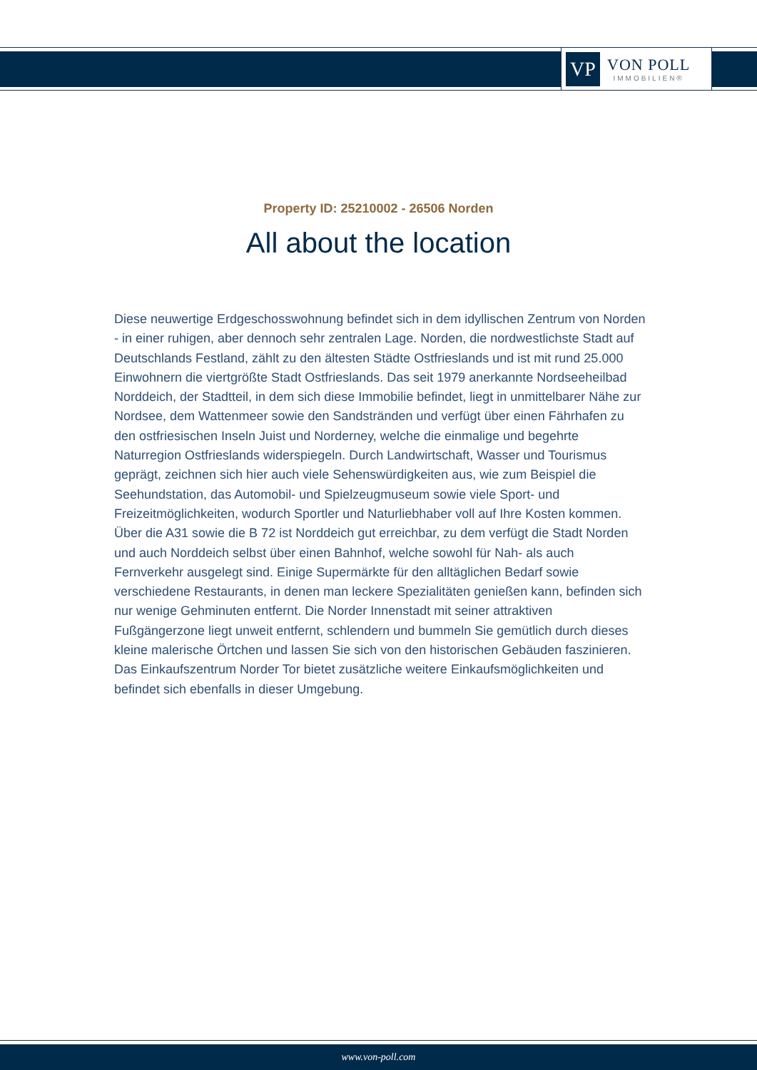VP
VON POLL
IMMOBILIEN®
Property ID: 25210002 - 26506 Norden
All about the location
Diese neuwertige Erdgeschosswohnung befindet sich in dem idyllischen Zentrum von Norden - in einer ruhigen, aber dennoch sehr zentralen Lage. Norden, die nordwestlichste Stadt auf Deutschlands Festland, zählt zu den ältesten Städte Ostfrieslands und ist mit rund 25.000 Einwohnern die viertgrößte Stadt Ostfrieslands. Das seit 1979 anerkannte Nordseeheilbad Norddeich, der Stadtteil, in dem sich diese Immobilie befindet, liegt in unmittelbarer Nähe zur Nordsee, dem Wattenmeer sowie den Sandstränden und verfügt über einen Fährhafen zu den ostfriesischen Inseln Juist und Norderney, welche die einmalige und begehrte Naturregion Ostfrieslands widerspiegeln. Durch Landwirtschaft, Wasser und Tourismus geprägt, zeichnen sich hier auch viele Sehenswürdigkeiten aus, wie zum Beispiel die Seehundstation, das Automobil- und Spielzeugmuseum sowie viele Sport- und Freizeitmöglichkeiten, wodurch Sportler und Naturliebhaber voll auf Ihre Kosten kommen. Über die A31 sowie die B 72 ist Norddeich gut erreichbar, zu dem verfügt die Stadt Norden und auch Norddeich selbst über einen Bahnhof, welche sowohl für Nah- als auch Fernverkehr ausgelegt sind. Einige Supermärkte für den alltäglichen Bedarf sowie verschiedene Restaurants, in denen man leckere Spezialitäten genießen kann, befinden sich nur wenige Gehminuten entfernt. Die Norder Innenstadt mit seiner attraktiven Fußgängerzone liegt unweit entfernt, schlendern und bummeln Sie gemütlich durch dieses kleine malerische Örtchen und lassen Sie sich von den historischen Gebäuden faszinieren. Das Einkaufszentrum Norder Tor bietet zusätzliche weitere Einkaufsmöglichkeiten und befindet sich ebenfalls in dieser Umgebung.
www.von-poll.com